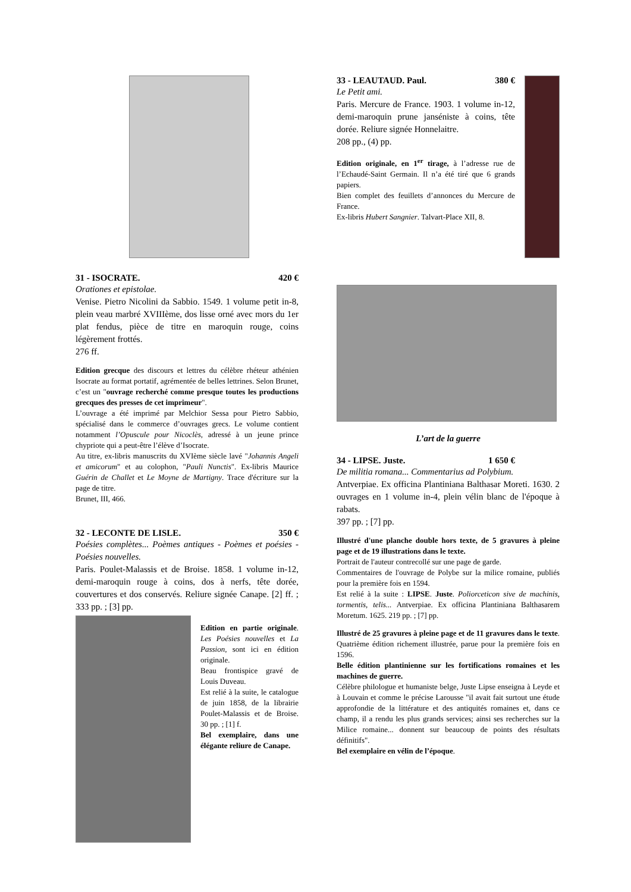31 - ISOCRATE. 420 €
Orationes et epistolae.
Venise. Pietro Nicolini da Sabbio. 1549. 1 volume petit in-8, plein veau marbré XVIIIème, dos lisse orné avec mors du 1er plat fendus, pièce de titre en maroquin rouge, coins légèrement frottés.
276 ff.
Edition grecque des discours et lettres du célèbre rhéteur athénien Isocrate au format portatif, agrémentée de belles lettrines. Selon Brunet, c’est un "ouvrage recherché comme presque toutes les productions grecques des presses de cet imprimeur".
L’ouvrage a été imprimé par Melchior Sessa pour Pietro Sabbio, spécialisé dans le commerce d’ouvrages grecs. Le volume contient notamment l’Opuscule pour Nicoclès, adressé à un jeune prince chypriote qui a peut-être l’élève d’Isocrate.
Au titre, ex-libris manuscrits du XVIème siècle lavé "Johannis Angeli et amicorum" et au colophon, "Pauli Nunctis". Ex-libris Maurice Guérin de Challet et Le Moyne de Martigny. Trace d'écriture sur la page de titre.
Brunet, III, 466.
32 - LECONTE DE LISLE. 350 €
Poésies complètes... Poèmes antiques - Poèmes et poésies - Poésies nouvelles.
Paris. Poulet-Malassis et de Broise. 1858. 1 volume in-12, demi-maroquin rouge à coins, dos à nerfs, tête dorée, couvertures et dos conservés. Reliure signée Canape. [2] ff. ; 333 pp. ; [3] pp.
Edition en partie originale. Les Poésies nouvelles et La Passion, sont ici en édition originale.
Beau frontispice gravé de Louis Duveau.
Est relié à la suite, le catalogue de juin 1858, de la librairie Poulet-Malassis et de Broise. 30 pp. ; [1] f.
Bel exemplaire, dans une élégante reliure de Canape.
33 - LEAUTAUD. Paul. 380 €
Le Petit ami.
Paris. Mercure de France. 1903. 1 volume in-12, demi-maroquin prune janséniste à coins, tête dorée. Reliure signée Honnelaitre.
208 pp., (4) pp.
Edition originale, en 1<sup>er</sup> tirage, à l’adresse rue de l’Echaudé-Saint Germain. Il n’a été tiré que 6 grands papiers.
Bien complet des feuillets d’annonces du Mercure de France.
Ex-libris Hubert Sangnier. Talvart-Place XII, 8.
L’art de la guerre
34 - LIPSE. Juste. 1 650 €
De militia romana... Commentarius ad Polybium.
Antverpiae. Ex officina Plantiniana Balthasar Moreti. 1630. 2 ouvrages en 1 volume in-4, plein vélin blanc de l'époque à rabats.
397 pp. ; [7] pp.
Illustré d'une planche double hors texte, de 5 gravures à pleine page et de 19 illustrations dans le texte.
Portrait de l'auteur contrecollé sur une page de garde.
Commentaires de l'ouvrage de Polybe sur la milice romaine, publiés pour la première fois en 1594.
Est relié à la suite : LIPSE. Juste. Poliorceticon sive de machinis, tormentis, telis... Antverpiae. Ex officina Plantiniana Balthasarem Moretum. 1625. 219 pp. ; [7] pp.
Illustré de 25 gravures à pleine page et de 11 gravures dans le texte. Quatrième édition richement illustrée, parue pour la première fois en 1596.
Belle édition plantinienne sur les fortifications romaines et les machines de guerre.
Célèbre philologue et humaniste belge, Juste Lipse enseigna à Leyde et à Louvain et comme le précise Larousse "il avait fait surtout une étude approfondie de la littérature et des antiquités romaines et, dans ce champ, il a rendu les plus grands services; ainsi ses recherches sur la Milice romaine... donnent sur beaucoup de points des résultats définitifs".
Bel exemplaire en vélin de l’époque.